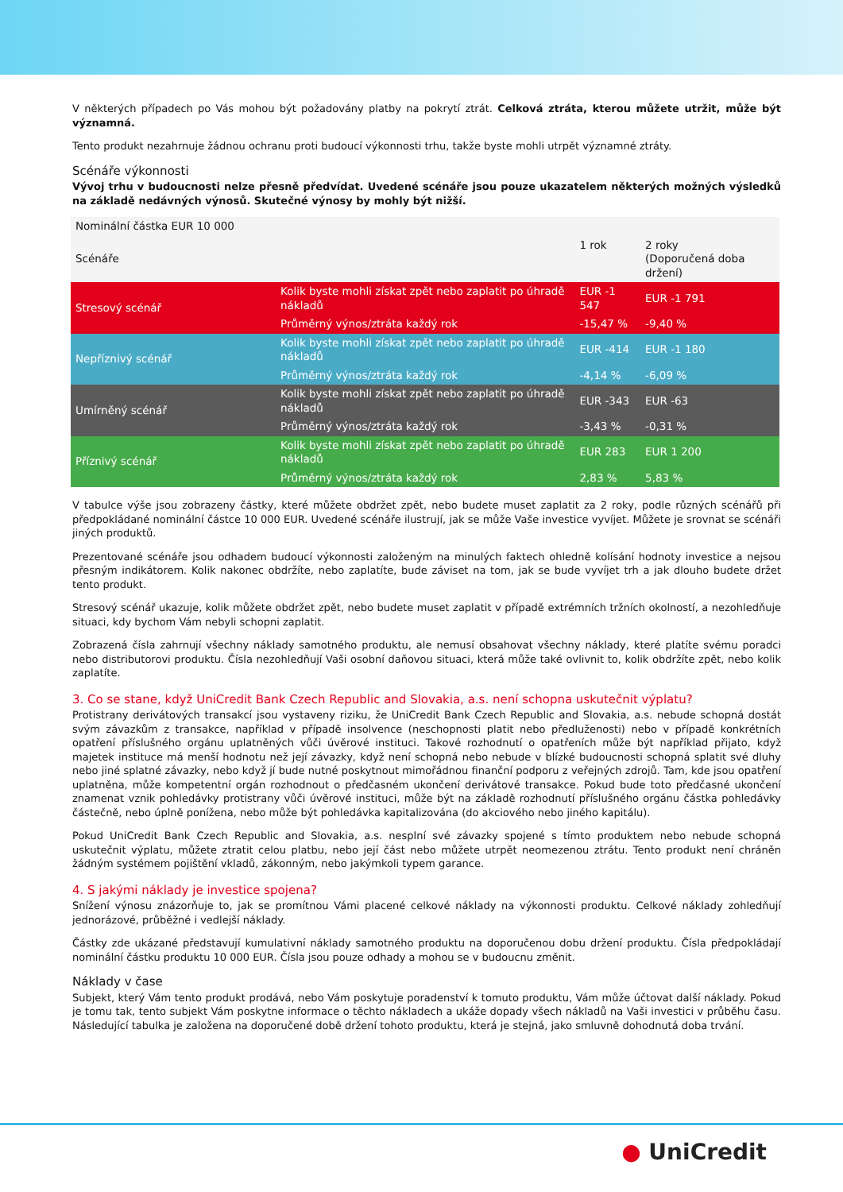V některých případech po Vás mohou být požadovány platby na pokrytí ztrát. Celková ztráta, kterou můžete utržit, může být významná.
Tento produkt nezahrnuje žádnou ochranu proti budoucí výkonnosti trhu, takže byste mohli utrpět významné ztráty.
Scénáře výkonnosti
Vývoj trhu v budoucnosti nelze přesně předvídat. Uvedené scénáře jsou pouze ukazatelem některých možných výsledků na základě nedávných výnosů. Skutečné výnosy by mohly být nižší.
| Nominální částka EUR 10 000 | | | |
| Scénáře | | 1 rok | 2 roky (Doporučená doba držení) |
| Stresový scénář | Kolik byste mohli získat zpět nebo zaplatit po úhradě nákladů | EUR -1 547 | EUR -1 791 |
| | Průměrný výnos/ztráta každý rok | -15,47 % | -9,40 % |
| Nepříznivý scénář | Kolik byste mohli získat zpět nebo zaplatit po úhradě nákladů | EUR -414 | EUR -1 180 |
| | Průměrný výnos/ztráta každý rok | -4,14 % | -6,09 % |
| Umírněný scénář | Kolik byste mohli získat zpět nebo zaplatit po úhradě nákladů | EUR -343 | EUR -63 |
| | Průměrný výnos/ztráta každý rok | -3,43 % | -0,31 % |
| Příznivý scénář | Kolik byste mohli získat zpět nebo zaplatit po úhradě nákladů | EUR 283 | EUR 1 200 |
| | Průměrný výnos/ztráta každý rok | 2,83 % | 5,83 % |
V tabulce výše jsou zobrazeny částky, které můžete obdržet zpět, nebo budete muset zaplatit za 2 roky, podle různých scénářů při předpokládané nominální částce 10 000 EUR. Uvedené scénáře ilustrují, jak se může Vaše investice vyvíjet. Můžete je srovnat se scénáři jiných produktů.
Prezentované scénáře jsou odhadem budoucí výkonnosti založeným na minulých faktech ohledně kolísání hodnoty investice a nejsou přesným indikátorem. Kolik nakonec obdržíte, nebo zaplatíte, bude záviset na tom, jak se bude vyvíjet trh a jak dlouho budete držet tento produkt.
Stresový scénář ukazuje, kolik můžete obdržet zpět, nebo budete muset zaplatit v případě extrémních tržních okolností, a nezohledňuje situaci, kdy bychom Vám nebyli schopni zaplatit.
Zobrazená čísla zahrnují všechny náklady samotného produktu, ale nemusí obsahovat všechny náklady, které platíte svému poradci nebo distributorovi produktu. Čísla nezohledňují Vaši osobní daňovou situaci, která může také ovlivnit to, kolik obdržíte zpět, nebo kolik zaplatíte.
3. Co se stane, když UniCredit Bank Czech Republic and Slovakia, a.s. není schopna uskutečnit výplatu?
Protistrany derivátových transakcí jsou vystaveny riziku, že UniCredit Bank Czech Republic and Slovakia, a.s. nebude schopná dostát svým závazkům z transakce, například v případě insolvence (neschopnosti platit nebo předluženosti) nebo v případě konkrétních opatření příslušného orgánu uplatněných vůči úvěrové instituci. Takové rozhodnutí o opatřeních může být například přijato, když majetek instituce má menší hodnotu než její závazky, když není schopná nebo nebude v blízké budoucnosti schopná splatit své dluhy nebo jiné splatné závazky, nebo když jí bude nutné poskytnout mimořádnou finanční podporu z veřejných zdrojů. Tam, kde jsou opatření uplatněna, může kompetentní orgán rozhodnout o předčasném ukončení derivátové transakce. Pokud bude toto předčasné ukončení znamenat vznik pohledávky protistrany vůči úvěrové instituci, může být na základě rozhodnutí příslušného orgánu částka pohledávky částečně, nebo úplně ponížena, nebo může být pohledávka kapitalizována (do akciového nebo jiného kapitálu).
Pokud UniCredit Bank Czech Republic and Slovakia, a.s. nesplní své závazky spojené s tímto produktem nebo nebude schopná uskutečnit výplatu, můžete ztratit celou platbu, nebo její část nebo můžete utrpět neomezenou ztrátu. Tento produkt není chráněn žádným systémem pojištění vkladů, zákonným, nebo jakýmkoli typem garance.
4. S jakými náklady je investice spojena?
Snížení výnosu znázorňuje to, jak se promítnou Vámi placené celkové náklady na výkonnosti produktu. Celkové náklady zohledňují jednorázové, průběžné i vedlejší náklady.
Částky zde ukázané představují kumulativní náklady samotného produktu na doporučenou dobu držení produktu. Čísla předpokládají nominální částku produktu 10 000 EUR. Čísla jsou pouze odhady a mohou se v budoucnu změnit.
Náklady v čase
Subjekt, který Vám tento produkt prodává, nebo Vám poskytuje poradenství k tomuto produktu, Vám může účtovat další náklady. Pokud je tomu tak, tento subjekt Vám poskytne informace o těchto nákladech a ukáže dopady všech nákladů na Vaši investici v průběhu času. Následující tabulka je založena na doporučené době držení tohoto produktu, která je stejná, jako smluvně dohodnutá doba trvání.
● UniCredit